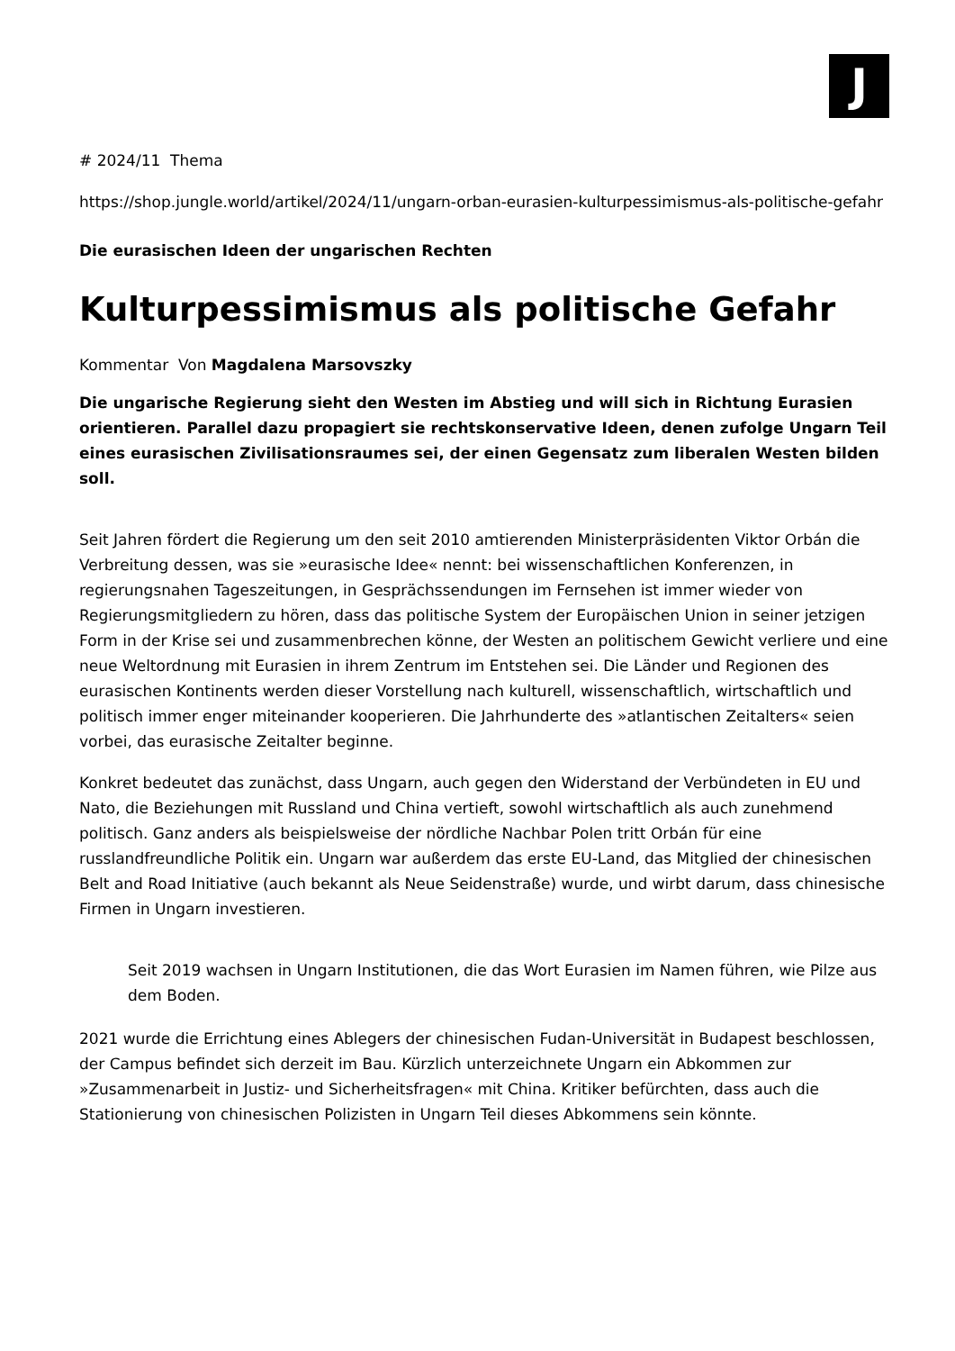J
# 2024/11 Thema
https://shop.jungle.world/artikel/2024/11/ungarn-orban-eurasien-kulturpessimismus-als-politische-gefahr
Die eurasischen Ideen der ungarischen Rechten
Kulturpessimismus als politische Gefahr
Kommentar Von Magdalena Marsovszky
Die ungarische Regierung sieht den Westen im Abstieg und will sich in Richtung Eurasien orientieren. Parallel dazu propagiert sie rechtskonservative Ideen, denen zufolge Ungarn Teil eines eurasischen Zivilisationsraumes sei, der einen Gegensatz zum liberalen Westen bilden soll.
Seit Jahren fördert die Regierung um den seit 2010 amtierenden Ministerpräsidenten Viktor Orbán die Verbreitung dessen, was sie »eurasische Idee« nennt: bei wissenschaftlichen Konferenzen, in regierungsnahen Tageszeitungen, in Gesprächssendungen im Fernsehen ist immer wieder von Regierungsmitgliedern zu hören, dass das politische System der Europäischen Union in seiner jetzigen Form in der Krise sei und zusammenbrechen könne, der Westen an politischem Gewicht verliere und eine neue Weltordnung mit Eurasien in ihrem Zentrum im Entstehen sei. Die Länder und Regionen des eurasischen Kontinents werden dieser Vorstellung nach kulturell, wissenschaftlich, wirtschaftlich und politisch immer enger miteinander kooperieren. Die Jahrhunderte des »atlantischen Zeitalters« seien vorbei, das eurasische Zeitalter beginne.
Konkret bedeutet das zunächst, dass Ungarn, auch gegen den Widerstand der Verbündeten in EU und Nato, die Beziehungen mit Russland und China vertieft, sowohl wirtschaftlich als auch zunehmend politisch. Ganz anders als beispielsweise der nördliche Nachbar Polen tritt Orbán für eine russlandfreundliche Politik ein. Ungarn war außerdem das erste EU-Land, das Mitglied der chinesischen Belt and Road Initiative (auch bekannt als Neue Seidenstraße) wurde, und wirbt darum, dass chinesische Firmen in Ungarn investieren.
Seit 2019 wachsen in Ungarn Institutionen, die das Wort Eurasien im Namen führen, wie Pilze aus dem Boden.
2021 wurde die Errichtung eines Ablegers der chinesischen Fudan-Universität in Budapest beschlossen, der Campus befindet sich derzeit im Bau. Kürzlich unterzeichnete Ungarn ein Abkommen zur »Zusammenarbeit in Justiz- und Sicherheitsfragen« mit China. Kritiker befürchten, dass auch die Stationierung von chinesischen Polizisten in Ungarn Teil dieses Abkommens sein könnte.